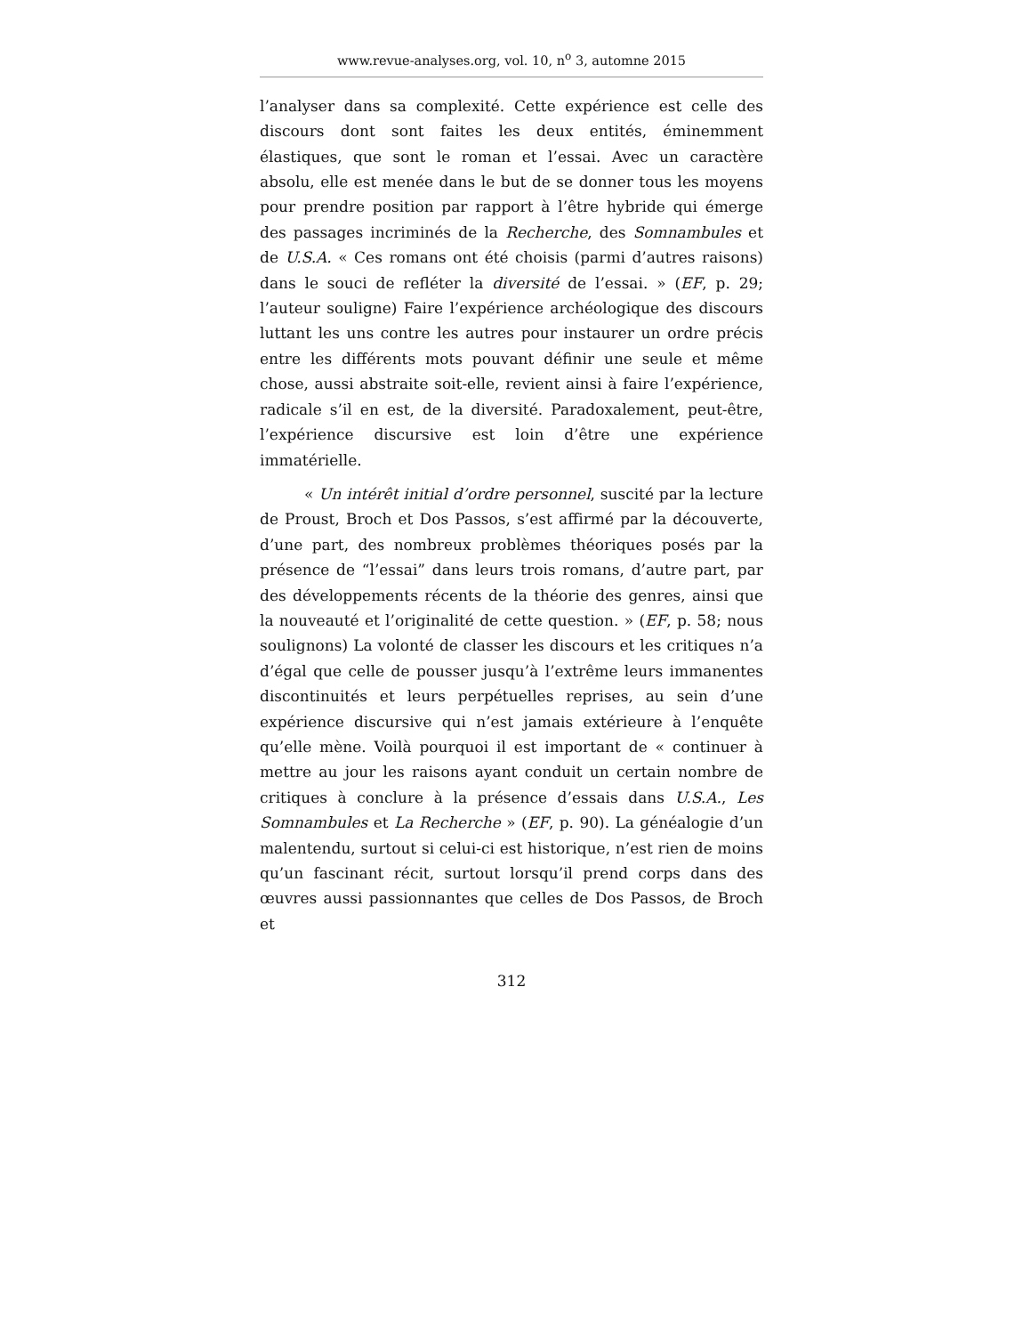www.revue-analyses.org, vol. 10, n<sup>o</sup> 3, automne 2015
l’analyser dans sa complexité. Cette expérience est celle des discours dont sont faites les deux entités, éminemment élastiques, que sont le roman et l’essai. Avec un caractère absolu, elle est menée dans le but de se donner tous les moyens pour prendre position par rapport à l’être hybride qui émerge des passages incriminés de la Recherche, des Somnambules et de U.S.A. « Ces romans ont été choisis (parmi d’autres raisons) dans le souci de refléter la diversité de l’essai. » (EF, p. 29; l’auteur souligne) Faire l’expérience archéologique des discours luttant les uns contre les autres pour instaurer un ordre précis entre les différents mots pouvant définir une seule et même chose, aussi abstraite soit-elle, revient ainsi à faire l’expérience, radicale s’il en est, de la diversité. Paradoxalement, peut-être, l’expérience discursive est loin d’être une expérience immatérielle.
« Un intérêt initial d’ordre personnel, suscité par la lecture de Proust, Broch et Dos Passos, s’est affirmé par la découverte, d’une part, des nombreux problèmes théoriques posés par la présence de “l’essai” dans leurs trois romans, d’autre part, par des développements récents de la théorie des genres, ainsi que la nouveauté et l’originalité de cette question. » (EF, p. 58; nous soulignons) La volonté de classer les discours et les critiques n’a d’égal que celle de pousser jusqu’à l’extrême leurs immanentes discontinuités et leurs perpétuelles reprises, au sein d’une expérience discursive qui n’est jamais extérieure à l’enquête qu’elle mène. Voilà pourquoi il est important de « continuer à mettre au jour les raisons ayant conduit un certain nombre de critiques à conclure à la présence d’essais dans U.S.A., Les Somnambules et La Recherche » (EF, p. 90). La généalogie d’un malentendu, surtout si celui-ci est historique, n’est rien de moins qu’un fascinant récit, surtout lorsqu’il prend corps dans des œuvres aussi passionnantes que celles de Dos Passos, de Broch et
312